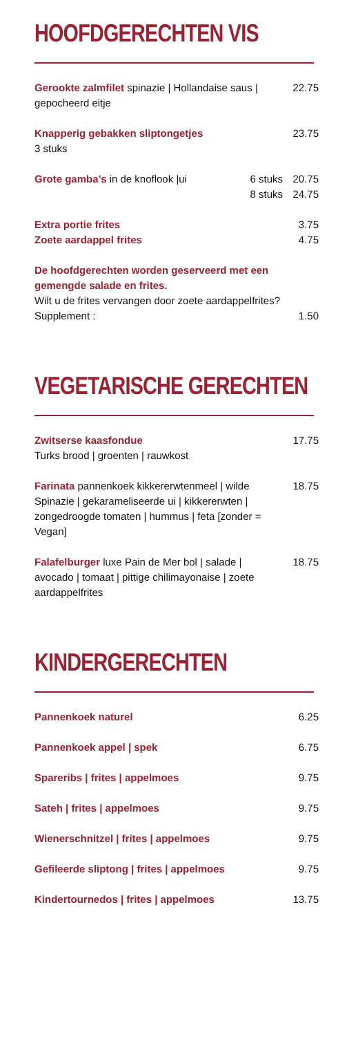HOOFDGERECHTEN VIS
Gerookte zalmfilet spinazie | Hollandaise saus | gepocheerd eitje
22.75
Knapperig gebakken sliptongetjes
3 stuks
23.75
Grote gamba’s in de knoflook |ui 6 stuks
8 stuks
20.75
24.75
Extra portie frites
Zoete aardappel frites
3.75
4.75
De hoofdgerechten worden geserveerd met een gemengde salade en frites.
Wilt u de frites vervangen door zoete aardappelfrites?
Supplement : 1.50
VEGETARISCHE GERECHTEN
Zwitserse kaasfondue
Turks brood | groenten | rauwkost
17.75
Farinata pannenkoek kikkererwtenmeel | wilde Spinazie | gekarameliseerde ui | kikkererwten | zongedroogde tomaten | hummus | feta [zonder = Vegan]
18.75
Falafelburger luxe Pain de Mer bol | salade | avocado | tomaat | pittige chilimayonaise | zoete aardappelfrites
18.75
KINDERGERECHTEN
Pannenkoek naturel 6.25
Pannenkoek appel | spek 6.75
Spareribs | frites | appelmoes 9.75
Sateh | frites | appelmoes 9.75
Wienerschnitzel | frites | appelmoes 9.75
Gefileerde sliptong | frites | appelmoes 9.75
Kindertournedos | frites | appelmoes 13.75